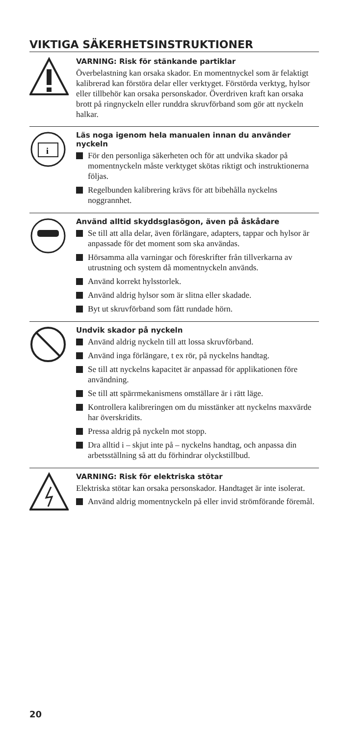VIKTIGA SÄKERHETSINSTRUKTIONER
VARNING: Risk för stänkande partiklar
Överbelastning kan orsaka skador. En momentnyckel som är felaktigt kalibrerad kan förstöra delar eller verktyget. Förstörda verktyg, hylsor eller tillbehör kan orsaka personskador. Överdriven kraft kan orsaka brott på ringnyckeln eller runddra skruvförband som gör att nyckeln halkar.
i
Läs noga igenom hela manualen innan du använder nyckeln
För den personliga säkerheten och för att undvika skador på momentnyckeln måste verktyget skötas riktigt och instruktionerna följas.
Regelbunden kalibrering krävs för att bibehålla nyckelns noggrannhet.
Använd alltid skyddsglasögon, även på åskådare
Se till att alla delar, även förlängare, adapters, tappar och hylsor är anpassade för det moment som ska användas.
Hörsamma alla varningar och föreskrifter från tillverkarna av utrustning och system då momentnyckeln används.
Använd korrekt hylsstorlek.
Använd aldrig hylsor som är slitna eller skadade.
Byt ut skruvförband som fått rundade hörn.
Undvik skador på nyckeln
Använd aldrig nyckeln till att lossa skruvförband.
Använd inga förlängare, t ex rör, på nyckelns handtag.
Se till att nyckelns kapacitet är anpassad för applikationen före användning.
Se till att spärrmekanismens omställare är i rätt läge.
Kontrollera kalibreringen om du misstänker att nyckelns maxvärde har överskridits.
Pressa aldrig på nyckeln mot stopp.
Dra alltid i – skjut inte på – nyckelns handtag, och anpassa din arbetsställning så att du förhindrar olyckstillbud.
VARNING: Risk för elektriska stötar
Elektriska stötar kan orsaka personskador. Handtaget är inte isolerat.
Använd aldrig momentnyckeln på eller invid strömförande föremål.
20